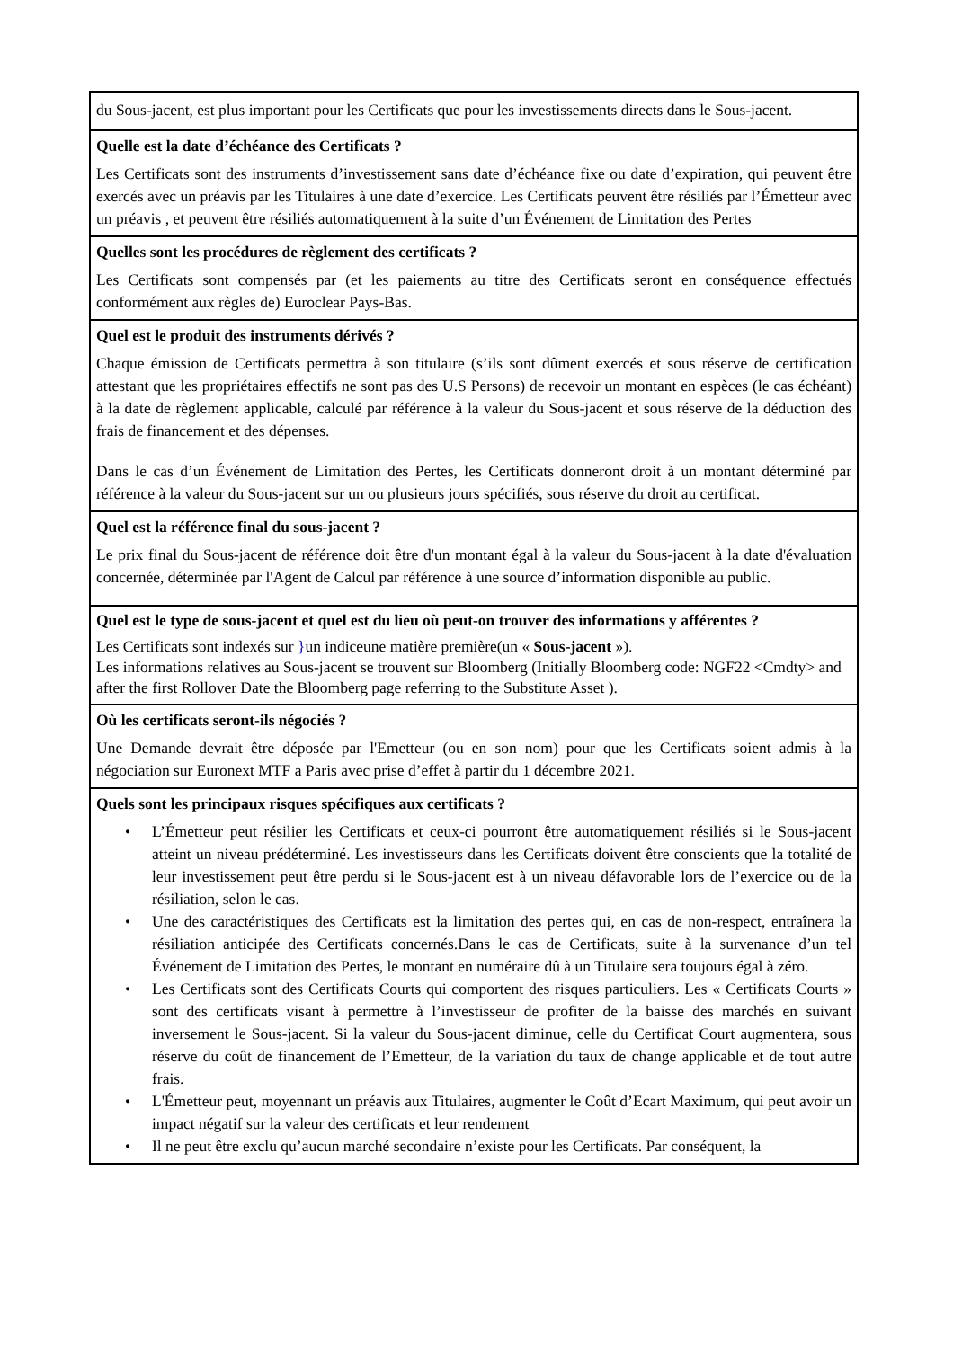du Sous-jacent, est plus important pour les Certificats que pour les investissements directs dans le Sous-jacent.
Quelle est la date d’échéance des Certificats ?
Les Certificats sont des instruments d’investissement sans date d’échéance fixe ou date d’expiration, qui peuvent être exercés avec un préavis par les Titulaires à une date d’exercice. Les Certificats peuvent être résiliés par l’Émetteur avec un préavis , et peuvent être résiliés automatiquement à la suite d’un Événement de Limitation des Pertes
Quelles sont les procédures de règlement des certificats ?
Les Certificats sont compensés par (et les paiements au titre des Certificats seront en conséquence effectués conformément aux règles de) Euroclear Pays-Bas.
Quel est le produit des instruments dérivés ?
Chaque émission de Certificats permettra à son titulaire (s’ils sont dûment exercés et sous réserve de certification attestant que les propriétaires effectifs ne sont pas des U.S Persons) de recevoir un montant en espèces (le cas échéant) à la date de règlement applicable, calculé par référence à la valeur du Sous-jacent et sous réserve de la déduction des frais de financement et des dépenses.
Dans le cas d’un Événement de Limitation des Pertes, les Certificats donneront droit à un montant déterminé par référence à la valeur du Sous-jacent sur un ou plusieurs jours spécifiés, sous réserve du droit au certificat.
Quel est la référence final du sous-jacent ?
Le prix final du Sous-jacent de référence doit être d'un montant égal à la valeur du Sous-jacent à la date d'évaluation concernée, déterminée par l'Agent de Calcul par référence à une source d’information disponible au public.
Quel est le type de sous-jacent et quel est du lieu où peut-on trouver des informations y afférentes ?
Les Certificats sont indexés sur }un indiceune matière première(un « Sous-jacent »).
Les informations relatives au Sous-jacent se trouvent sur Bloomberg (Initially Bloomberg code: NGF22 <Cmdty> and after the first Rollover Date the Bloomberg page referring to the Substitute Asset ).
Où les certificats seront-ils négociés ?
Une Demande devrait être déposée par l'Emetteur (ou en son nom) pour que les Certificats soient admis à la négociation sur Euronext MTF a Paris avec prise d’effet à partir du 1 décembre 2021.
Quels sont les principaux risques spécifiques aux certificats ?
• L’Émetteur peut résilier les Certificats et ceux-ci pourront être automatiquement résiliés si le Sous-jacent atteint un niveau prédéterminé. Les investisseurs dans les Certificats doivent être conscients que la totalité de leur investissement peut être perdu si le Sous-jacent est à un niveau défavorable lors de l’exercice ou de la résiliation, selon le cas.
• Une des caractéristiques des Certificats est la limitation des pertes qui, en cas de non-respect, entraînera la résiliation anticipée des Certificats concernés.Dans le cas de Certificats, suite à la survenance d’un tel Événement de Limitation des Pertes, le montant en numéraire dû à un Titulaire sera toujours égal à zéro.
• Les Certificats sont des Certificats Courts qui comportent des risques particuliers. Les « Certificats Courts » sont des certificats visant à permettre à l’investisseur de profiter de la baisse des marchés en suivant inversement le Sous-jacent. Si la valeur du Sous-jacent diminue, celle du Certificat Court augmentera, sous réserve du coût de financement de l’Emetteur, de la variation du taux de change applicable et de tout autre frais.
• L'Émetteur peut, moyennant un préavis aux Titulaires, augmenter le Coût d’Ecart Maximum, qui peut avoir un impact négatif sur la valeur des certificats et leur rendement
• Il ne peut être exclu qu’aucun marché secondaire n’existe pour les Certificats. Par conséquent, la